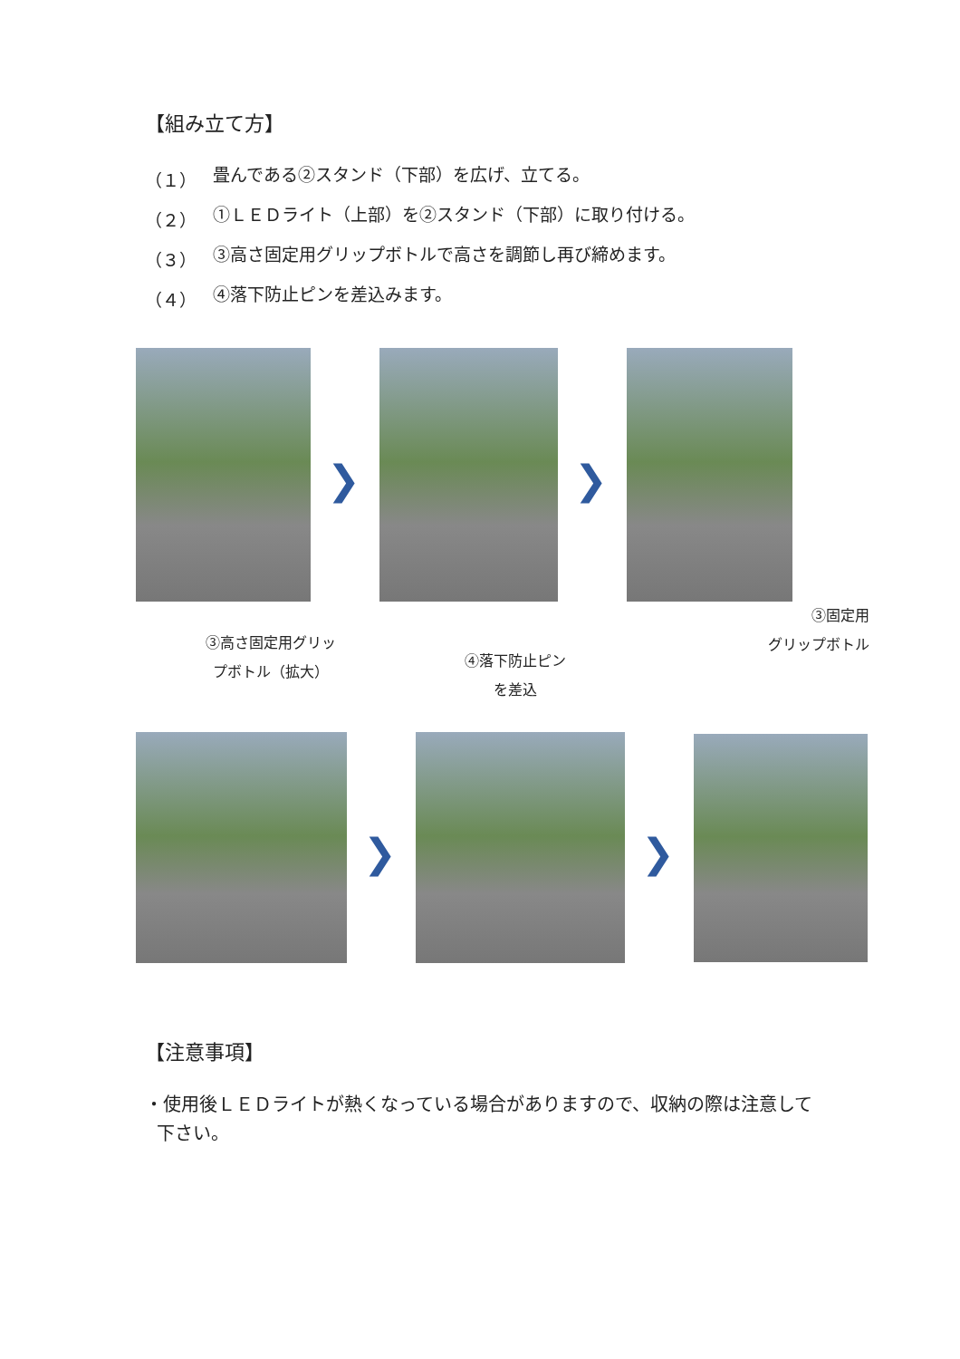【組み立て方】
（１） 畳んである②スタンド（下部）を広げ、立てる。
（２） ①ＬＥＤライト（上部）を②スタンド（下部）に取り付ける。
（３） ③高さ固定用グリップボトルで高さを調節し再び締めます。
（４） ④落下防止ピンを差込みます。
❯ ❯
③高さ固定用グリッ
プボトル（拡大）
④落下防止ピン
を差込
③固定用
グリップボトル
❯ ❯
【注意事項】
・使用後ＬＥＤライトが熱くなっている場合がありますので、収納の際は注意して
下さい。